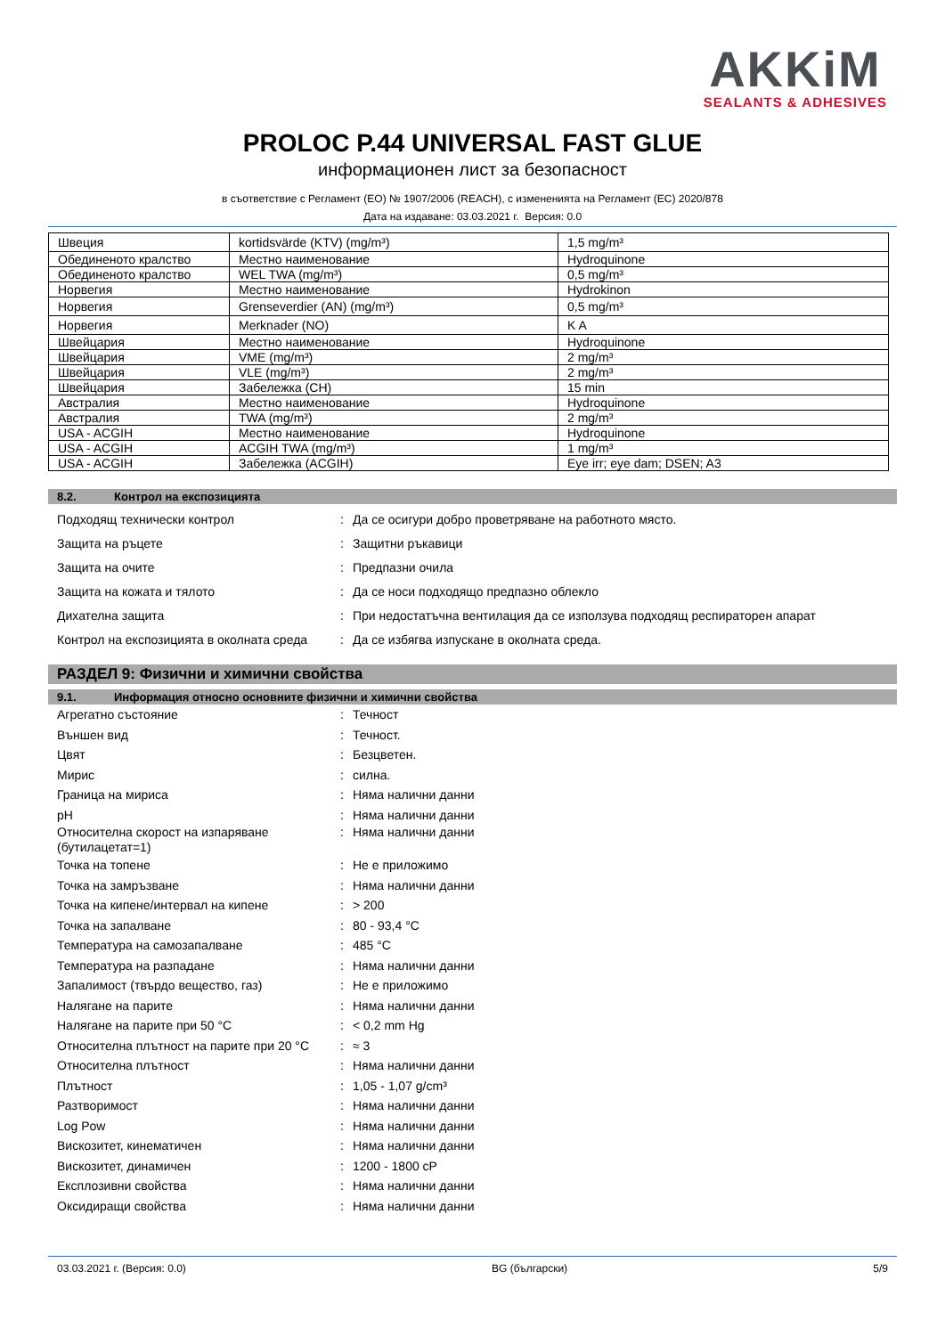AKKiM
SEALANTS & ADHESIVES
PROLOC P.44 UNIVERSAL FAST GLUE
информационен лист за безопасност
в съответствие с Регламент (ЕО) № 1907/2006 (REACH), с измененията на Регламент (ЕС) 2020/878
Дата на издаване: 03.03.2021 г. Версия: 0.0
| Швеция | kortidsvärde (KTV) (mg/m³) | 1,5 mg/m³ |
| Обединеното кралство | Местно наименование | Hydroquinone |
| Обединеното кралство | WEL TWA (mg/m³) | 0,5 mg/m³ |
| Норвегия | Местно наименование | Hydrokinon |
| Норвегия | Grenseverdier (AN) (mg/m³) | 0,5 mg/m³ |
| Норвегия | Merknader (NO) | K A |
| Швейцария | Местно наименование | Hydroquinone |
| Швейцария | VME (mg/m³) | 2 mg/m³ |
| Швейцария | VLE (mg/m³) | 2 mg/m³ |
| Швейцария | Забележка (CH) | 15 min |
| Австралия | Местно наименование | Hydroquinone |
| Австралия | TWA (mg/m³) | 2 mg/m³ |
| USA - ACGIH | Местно наименование | Hydroquinone |
| USA - ACGIH | ACGIH TWA (mg/m³) | 1 mg/m³ |
| USA - ACGIH | Забележка (ACGIH) | Eye irr; eye dam; DSEN; A3 |
8.2. Контрол на експозицията
Подходящ технически контрол : Да се осигури добро проветряване на работното място.
Защита на ръцете : Защитни ръкавици
Защита на очите : Предпазни очила
Защита на кожата и тялото : Да се носи подходящо предпазно облекло
Дихателна защита : При недостатъчна вентилация да се използува подходящ респираторен апарат
Контрол на експозицията в околната среда
: Да се избягва изпускане в околната среда.
РАЗДЕЛ 9: Физични и химични свойства
9.1. Информация относно основните физични и химични свойства
Агрегатно състояние : Течност
Външен вид : Течност.
Цвят : Безцветен.
Мирис : силна.
Граница на мириса : Няма налични данни
pH : Няма налични данни
Относителна скорост на изпаряване (бутилацетат=1)
: Няма налични данни
Точка на топене : Не е приложимо
Точка на замръзване : Няма налични данни
Точка на кипене/интервал на кипене : > 200
Точка на запалване : 80 - 93,4 °C
Температура на самозапалване : 485 °C
Температура на разпадане : Няма налични данни
Запалимост (твърдо вещество, газ) : Не е приложимо
Налягане на парите : Няма налични данни
Налягане на парите при 50 °C : < 0,2 mm Hg
Относителна плътност на парите при 20 °C
: ≈ 3
Относителна плътност : Няма налични данни
Плътност : 1,05 - 1,07 g/cm³
Разтворимост : Няма налични данни
Log Pow : Няма налични данни
Вискозитет, кинематичен : Няма налични данни
Вискозитет, динамичен : 1200 - 1800 cP
Експлозивни свойства : Няма налични данни
Оксидиращи свойства : Няма налични данни
03.03.2021 г. (Версия: 0.0) BG (български) 5/9